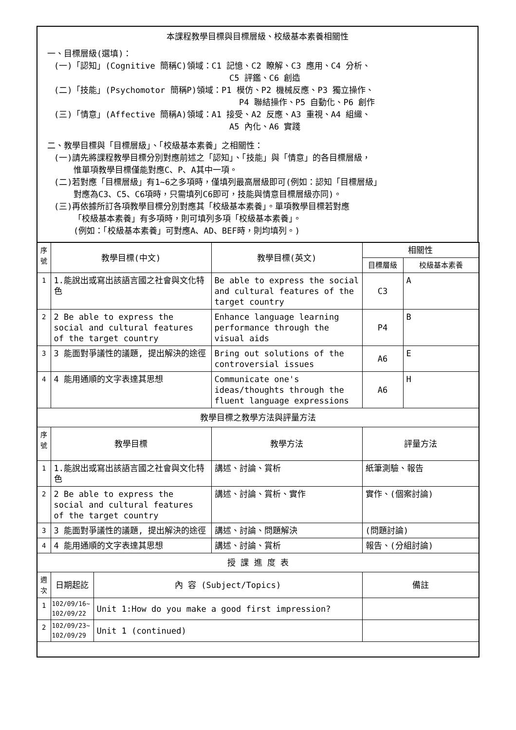本課程教學目標與目標層級、校級基本素養相關性
一、目標層級(選填)：
(一)「認知」(Cognitive 簡稱C)領域：C1 記憶、C2 瞭解、C3 應用、C4 分析、
C5 評鑑、C6 創造
(二)「技能」(Psychomotor 簡稱P)領域：P1 模仿、P2 機械反應、P3 獨立操作、
P4 聯結操作、P5 自動化、P6 創作
(三)「情意」(Affective 簡稱A)領域：A1 接受、A2 反應、A3 重視、A4 組織、
A5 內化、A6 實踐
二、教學目標與「目標層級」、「校級基本素養」之相關性：
(一)請先將課程教學目標分別對應前述之「認知」、「技能」與「情意」的各目標層級，
惟單項教學目標僅能對應C、P、A其中一項。
(二)若對應「目標層級」有1~6之多項時，僅填列最高層級即可(例如：認知「目標層級」
對應為C3、C5、C6項時，只需填列C6即可，技能與情意目標層級亦同)。
(三)再依據所訂各項教學目標分別對應其「校級基本素養」。單項教學目標若對應
「校級基本素養」有多項時，則可填列多項「校級基本素養」。
(例如：「校級基本素養」可對應A、AD、BEF時，則均填列。)
| 序 號 | 教學目標(中文) | | 教學目標(英文) | 相關性 | |
| --- | --- | --- | --- | --- | --- |
| | | | | 目標層級 | 校級基本素養 |
| 1 | 1.能說出或寫出該語言國之社會與文化特色 | | Be able to express the social and cultural features of the target country | C3 | A |
| 2 | 2 Be able to express the social and cultural features of the target country | | Enhance language learning performance through the visual aids | P4 | B |
| 3 | 3 能面對爭議性的議題, 提出解決的途徑 | | Bring out solutions of the controversial issues | A6 | E |
| 4 | 4 能用通順的文字表達其思想 | | Communicate one's ideas/thoughts through the fluent language expressions | A6 | H |
| 教學目標之教學方法與評量方法 | | | | | |
| 序 號 | 教學目標 | | 教學方法 | 評量方法 | |
| 1 | 1.能說出或寫出該語言國之社會與文化特色 | | 講述、討論、賞析 | 紙筆測驗、報告 | |
| 2 | 2 Be able to express the social and cultural features of the target country | | 講述、討論、賞析、實作 | 實作、(個案討論) | |
| 3 | 3 能面對爭議性的議題, 提出解決的途徑 | | 講述、討論、問題解決 | (問題討論) | |
| 4 | 4 能用通順的文字表達其思想 | | 講述、討論、賞析 | 報告、(分組討論) | |
| 授 課 進 度 表 | | | | | |
| 週 次 | 日期起訖 | 內 容 (Subject/Topics) | | 備註 | |
| 1 | 102/09/16~ 102/09/22 | Unit 1:How do you make a good first impression? | | | |
| 2 | 102/09/23~ 102/09/29 | Unit 1 (continued) | | | |